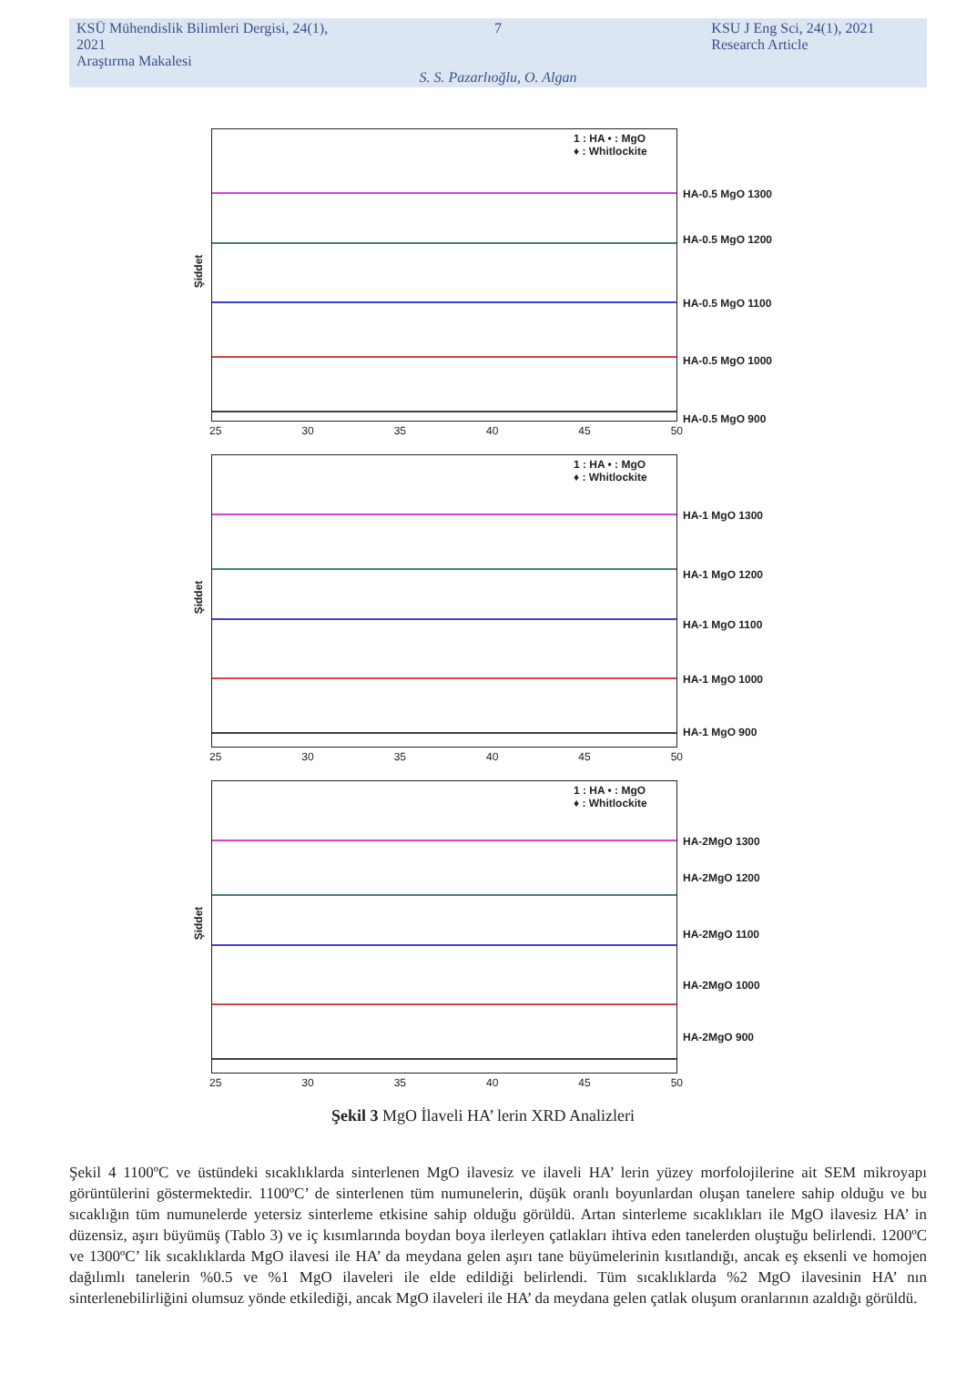KSÜ Mühendislik Bilimleri Dergisi, 24(1), 2021
Araştırma Makalesi
7
KSU J Eng Sci, 24(1), 2021
Research Article
S. S. Pazarlıoğlu, O. Algan
1 : HA • : MgO
♦ : Whitlockite
Şiddet
HA-0.5 MgO 1300
HA-0.5 MgO 1200
HA-0.5 MgO 1100
HA-0.5 MgO 1000
HA-0.5 MgO 900
25 30 35 40 45 50
1 : HA • : MgO
♦ : Whitlockite
Şiddet
HA-1 MgO 1300
HA-1 MgO 1200
HA-1 MgO 1100
HA-1 MgO 1000
HA-1 MgO 900
25 30 35 40 45 50
1 : HA • : MgO
♦ : Whitlockite
Şiddet
HA-2MgO 1300
HA-2MgO 1200
HA-2MgO 1100
HA-2MgO 1000
HA-2MgO 900
25 30 35 40 45 50
Şekil 3 MgO İlaveli HA’ lerin XRD Analizleri
Şekil 4 1100ºC ve üstündeki sıcaklıklarda sinterlenen MgO ilavesiz ve ilaveli HA’ lerin yüzey morfolojilerine ait SEM mikroyapı görüntülerini göstermektedir. 1100ºC’ de sinterlenen tüm numunelerin, düşük oranlı boyunlardan oluşan tanelere sahip olduğu ve bu sıcaklığın tüm numunelerde yetersiz sinterleme etkisine sahip olduğu görüldü. Artan sinterleme sıcaklıkları ile MgO ilavesiz HA’ in düzensiz, aşırı büyümüş (Tablo 3) ve iç kısımlarında boydan boya ilerleyen çatlakları ihtiva eden tanelerden oluştuğu belirlendi. 1200ºC ve 1300ºC’ lik sıcaklıklarda MgO ilavesi ile HA’ da meydana gelen aşırı tane büyümelerinin kısıtlandığı, ancak eş eksenli ve homojen dağılımlı tanelerin %0.5 ve %1 MgO ilaveleri ile elde edildiği belirlendi. Tüm sıcaklıklarda %2 MgO ilavesinin HA’ nın sinterlenebilirliğini olumsuz yönde etkilediği, ancak MgO ilaveleri ile HA’ da meydana gelen çatlak oluşum oranlarının azaldığı görüldü.